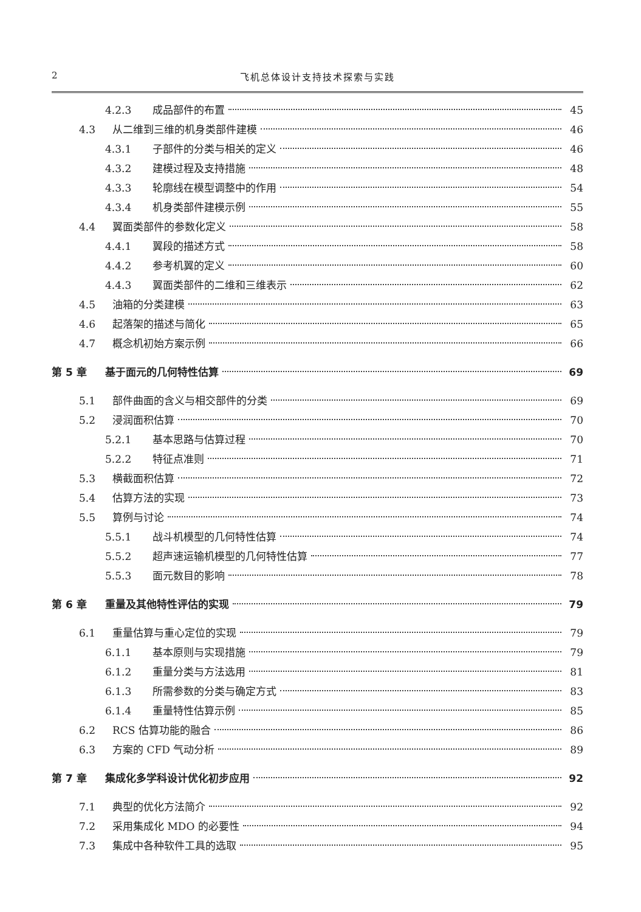2 飞机总体设计支持技术探索与实践
4.2.3 成品部件的布置 45
4.3 从二维到三维的机身类部件建模 46
4.3.1 子部件的分类与相关的定义 46
4.3.2 建模过程及支持措施 48
4.3.3 轮廓线在模型调整中的作用 54
4.3.4 机身类部件建模示例 55
4.4 翼面类部件的参数化定义 58
4.4.1 翼段的描述方式 58
4.4.2 参考机翼的定义 60
4.4.3 翼面类部件的二维和三维表示 62
4.5 油箱的分类建模 63
4.6 起落架的描述与简化 65
4.7 概念机初始方案示例 66
第 5 章 基于面元的几何特性估算 69
5.1 部件曲面的含义与相交部件的分类 69
5.2 浸润面积估算 70
5.2.1 基本思路与估算过程 70
5.2.2 特征点准则 71
5.3 横截面积估算 72
5.4 估算方法的实现 73
5.5 算例与讨论 74
5.5.1 战斗机模型的几何特性估算 74
5.5.2 超声速运输机模型的几何特性估算 77
5.5.3 面元数目的影响 78
第 6 章 重量及其他特性评估的实现 79
6.1 重量估算与重心定位的实现 79
6.1.1 基本原则与实现措施 79
6.1.2 重量分类与方法选用 81
6.1.3 所需参数的分类与确定方式 83
6.1.4 重量特性估算示例 85
6.2 RCS 估算功能的融合 86
6.3 方案的 CFD 气动分析 89
第 7 章 集成化多学科设计优化初步应用 92
7.1 典型的优化方法简介 92
7.2 采用集成化 MDO 的必要性 94
7.3 集成中各种软件工具的选取 95